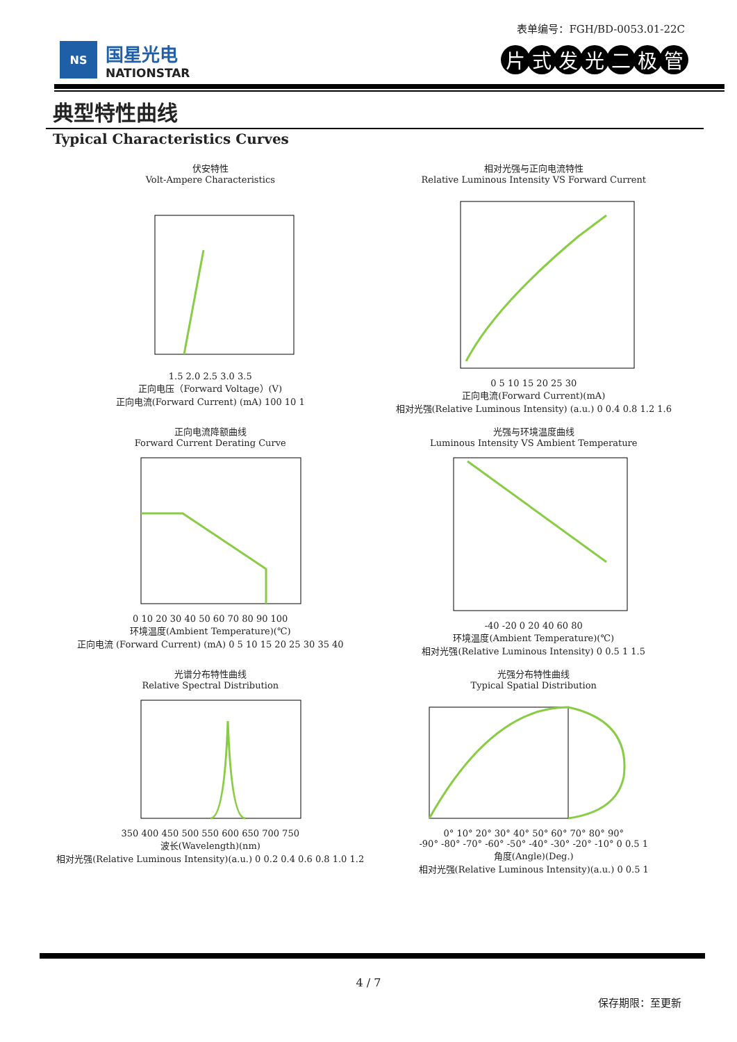表单编号：FGH/BD-0053.01-22C
NS
国星光电
NATIONSTAR
片式发光二极管
典型特性曲线
Typical Characteristics Curves
伏安特性
Volt-Ampere Characteristics
1.5 2.0 2.5 3.0 3.5
正向电压（Forward Voltage）(V)
正向电流(Forward Current) (mA) 100 10 1
相对光强与正向电流特性
Relative Luminous Intensity VS Forward Current
0 5 10 15 20 25 30
正向电流(Forward Current)(mA)
相对光强(Relative Luminous Intensity) (a.u.) 0 0.4 0.8 1.2 1.6
正向电流降额曲线
Forward Current Derating Curve
0 10 20 30 40 50 60 70 80 90 100
环境温度(Ambient Temperature)(℃)
正向电流 (Forward Current) (mA) 0 5 10 15 20 25 30 35 40
光强与环境温度曲线
Luminous Intensity VS Ambient Temperature
-40 -20 0 20 40 60 80
环境温度(Ambient Temperature)(℃)
相对光强(Relative Luminous Intensity) 0 0.5 1 1.5
光谱分布特性曲线
Relative Spectral Distribution
350 400 450 500 550 600 650 700 750
波长(Wavelength)(nm)
相对光强(Relative Luminous Intensity)(a.u.) 0 0.2 0.4 0.6 0.8 1.0 1.2
光强分布特性曲线
Typical Spatial Distribution
0° 10° 20° 30° 40° 50° 60° 70° 80° 90°
-90° -80° -70° -60° -50° -40° -30° -20° -10° 0 0.5 1
角度(Angle)(Deg.)
相对光强(Relative Luminous Intensity)(a.u.) 0 0.5 1
4 / 7
保存期限：至更新